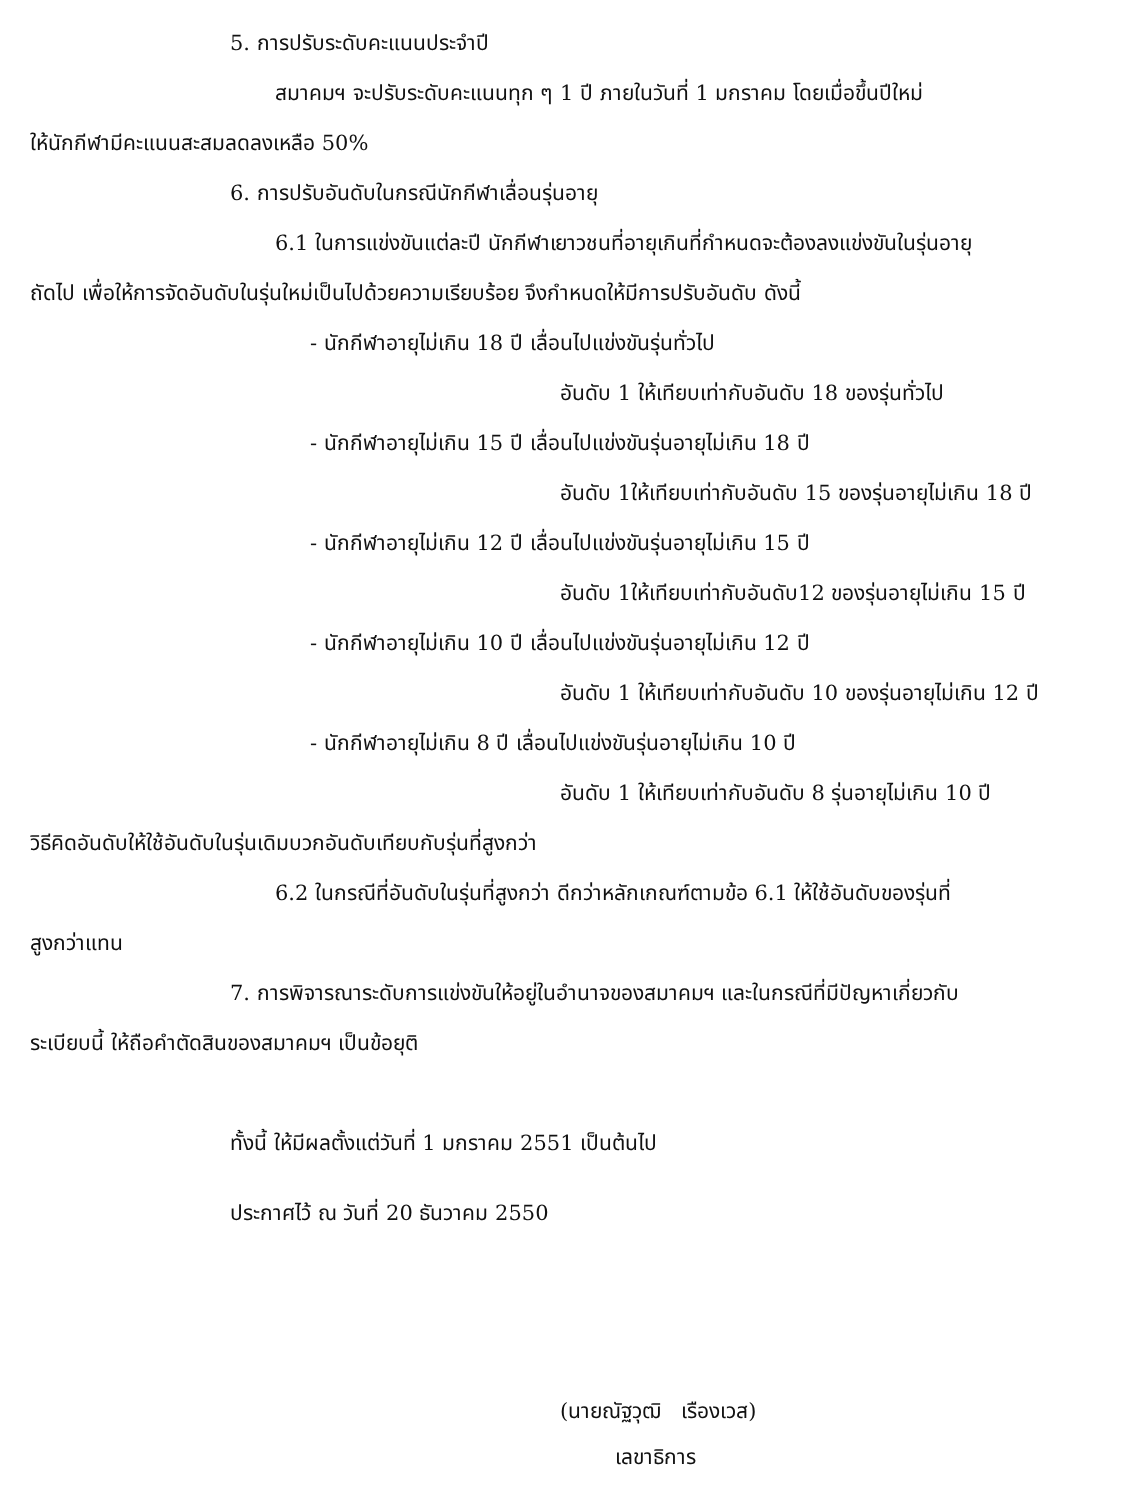5. การปรับระดับคะแนนประจำปี
สมาคมฯ จะปรับระดับคะแนนทุก ๆ 1 ปี ภายในวันที่ 1 มกราคม โดยเมื่อขึ้นปีใหม่
ให้นักกีฬามีคะแนนสะสมลดลงเหลือ 50%
6. การปรับอันดับในกรณีนักกีฬาเลื่อนรุ่นอายุ
6.1 ในการแข่งขันแต่ละปี นักกีฬาเยาวชนที่อายุเกินที่กำหนดจะต้องลงแข่งขันในรุ่นอายุ
ถัดไป เพื่อให้การจัดอันดับในรุ่นใหม่เป็นไปด้วยความเรียบร้อย จึงกำหนดให้มีการปรับอันดับ ดังนี้
- นักกีฬาอายุไม่เกิน 18 ปี เลื่อนไปแข่งขันรุ่นทั่วไป
อันดับ 1 ให้เทียบเท่ากับอันดับ 18 ของรุ่นทั่วไป
- นักกีฬาอายุไม่เกิน 15 ปี เลื่อนไปแข่งขันรุ่นอายุไม่เกิน 18 ปี
อันดับ 1ให้เทียบเท่ากับอันดับ 15 ของรุ่นอายุไม่เกิน 18 ปี
- นักกีฬาอายุไม่เกิน 12 ปี เลื่อนไปแข่งขันรุ่นอายุไม่เกิน 15 ปี
อันดับ 1ให้เทียบเท่ากับอันดับ12 ของรุ่นอายุไม่เกิน 15 ปี
- นักกีฬาอายุไม่เกิน 10 ปี เลื่อนไปแข่งขันรุ่นอายุไม่เกิน 12 ปี
อันดับ 1 ให้เทียบเท่ากับอันดับ 10 ของรุ่นอายุไม่เกิน 12 ปี
- นักกีฬาอายุไม่เกิน 8 ปี เลื่อนไปแข่งขันรุ่นอายุไม่เกิน 10 ปี
อันดับ 1 ให้เทียบเท่ากับอันดับ 8 รุ่นอายุไม่เกิน 10 ปี
วิธีคิดอันดับให้ใช้อันดับในรุ่นเดิมบวกอันดับเทียบกับรุ่นที่สูงกว่า
6.2 ในกรณีที่อันดับในรุ่นที่สูงกว่า ดีกว่าหลักเกณฑ์ตามข้อ 6.1 ให้ใช้อันดับของรุ่นที่
สูงกว่าแทน
7. การพิจารณาระดับการแข่งขันให้อยู่ในอำนาจของสมาคมฯ และในกรณีที่มีปัญหาเกี่ยวกับ
ระเบียบนี้ ให้ถือคำตัดสินของสมาคมฯ เป็นข้อยุติ
ทั้งนี้ ให้มีผลตั้งแต่วันที่ 1 มกราคม 2551 เป็นต้นไป
ประกาศไว้ ณ วันที่ 20 ธันวาคม 2550
(นายณัฐวุฒิ เรืองเวส)
เลขาธิการ